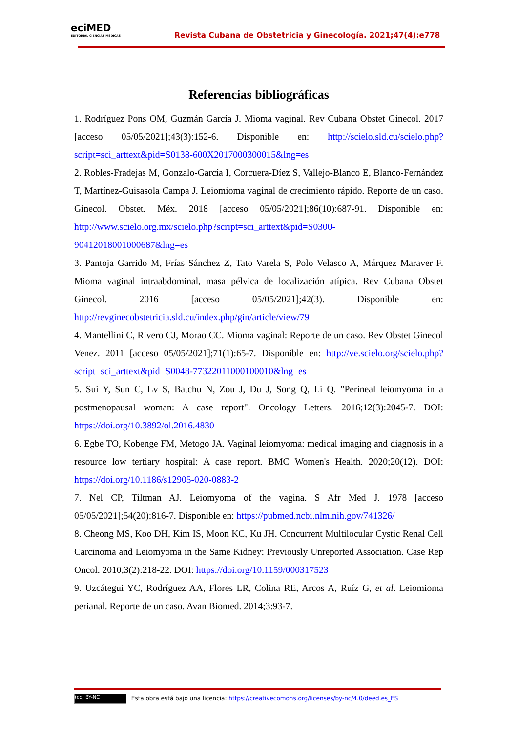eciMED
EDITORIAL CIENCIAS MÉDICAS
Revista Cubana de Obstetricia y Ginecología. 2021;47(4):e778
Referencias bibliográficas
1. Rodríguez Pons OM, Guzmán García J. Mioma vaginal. Rev Cubana Obstet Ginecol. 2017 [acceso 05/05/2021];43(3):152-6. Disponible en: http://scielo.sld.cu/scielo.php?script=sci_arttext&pid=S0138-600X2017000300015&lng=es
2. Robles-Fradejas M, Gonzalo-García I, Corcuera-Díez S, Vallejo-Blanco E, Blanco-Fernández T, Martínez-Guisasola Campa J. Leiomioma vaginal de crecimiento rápido. Reporte de un caso. Ginecol. Obstet. Méx. 2018 [acceso 05/05/2021];86(10):687-91. Disponible en: http://www.scielo.org.mx/scielo.php?script=sci_arttext&pid=S0300-90412018001000687&lng=es
3. Pantoja Garrido M, Frías Sánchez Z, Tato Varela S, Polo Velasco A, Márquez Maraver F. Mioma vaginal intraabdominal, masa pélvica de localización atípica. Rev Cubana Obstet Ginecol. 2016 [acceso 05/05/2021];42(3). Disponible en: http://revginecobstetricia.sld.cu/index.php/gin/article/view/79
4. Mantellini C, Rivero CJ, Morao CC. Mioma vaginal: Reporte de un caso. Rev Obstet Ginecol Venez. 2011 [acceso 05/05/2021];71(1):65-7. Disponible en: http://ve.scielo.org/scielo.php?script=sci_arttext&pid=S0048-77322011000100010&lng=es
5. Sui Y, Sun C, Lv S, Batchu N, Zou J, Du J, Song Q, Li Q. "Perineal leiomyoma in a postmenopausal woman: A case report". Oncology Letters. 2016;12(3):2045-7. DOI: https://doi.org/10.3892/ol.2016.4830
6. Egbe TO, Kobenge FM, Metogo JA. Vaginal leiomyoma: medical imaging and diagnosis in a resource low tertiary hospital: A case report. BMC Women's Health. 2020;20(12). DOI: https://doi.org/10.1186/s12905-020-0883-2
7. Nel CP, Tiltman AJ. Leiomyoma of the vagina. S Afr Med J. 1978 [acceso 05/05/2021];54(20):816-7. Disponible en: https://pubmed.ncbi.nlm.nih.gov/741326/
8. Cheong MS, Koo DH, Kim IS, Moon KC, Ku JH. Concurrent Multilocular Cystic Renal Cell Carcinoma and Leiomyoma in the Same Kidney: Previously Unreported Association. Case Rep Oncol. 2010;3(2):218-22. DOI: https://doi.org/10.1159/000317523
9. Uzcátegui YC, Rodríguez AA, Flores LR, Colina RE, Arcos A, Ruíz G, et al. Leiomioma perianal. Reporte de un caso. Avan Biomed. 2014;3:93-7.
(cc) BY-NC Esta obra está bajo una licencia: https://creativecomons.org/licenses/by-nc/4.0/deed.es_ES